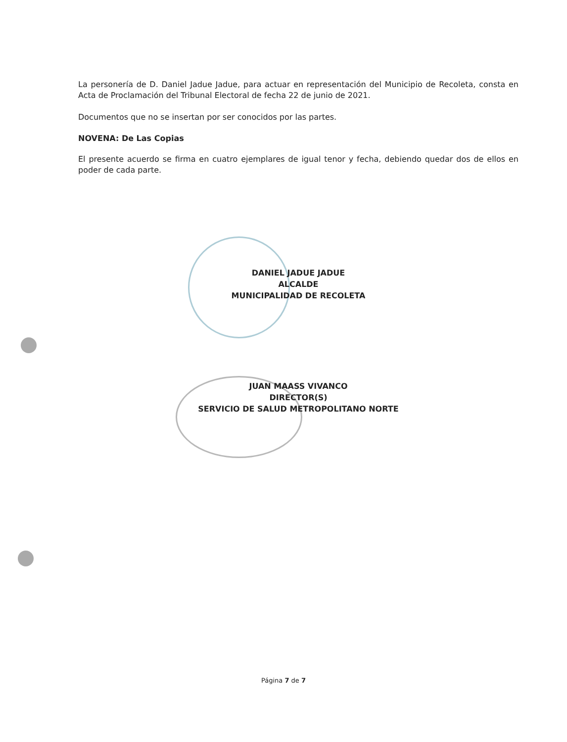La personería de D. Daniel Jadue Jadue, para actuar en representación del Municipio de Recoleta, consta en Acta de Proclamación del Tribunal Electoral de fecha 22 de junio de 2021.
Documentos que no se insertan por ser conocidos por las partes.
NOVENA: De Las Copias
El presente acuerdo se firma en cuatro ejemplares de igual tenor y fecha, debiendo quedar dos de ellos en poder de cada parte.
DANIEL JADUE JADUE
ALCALDE
MUNICIPALIDAD DE RECOLETA
JUAN MAASS VIVANCO
DIRECTOR(S)
SERVICIO DE SALUD METROPOLITANO NORTE
Página 7 de 7